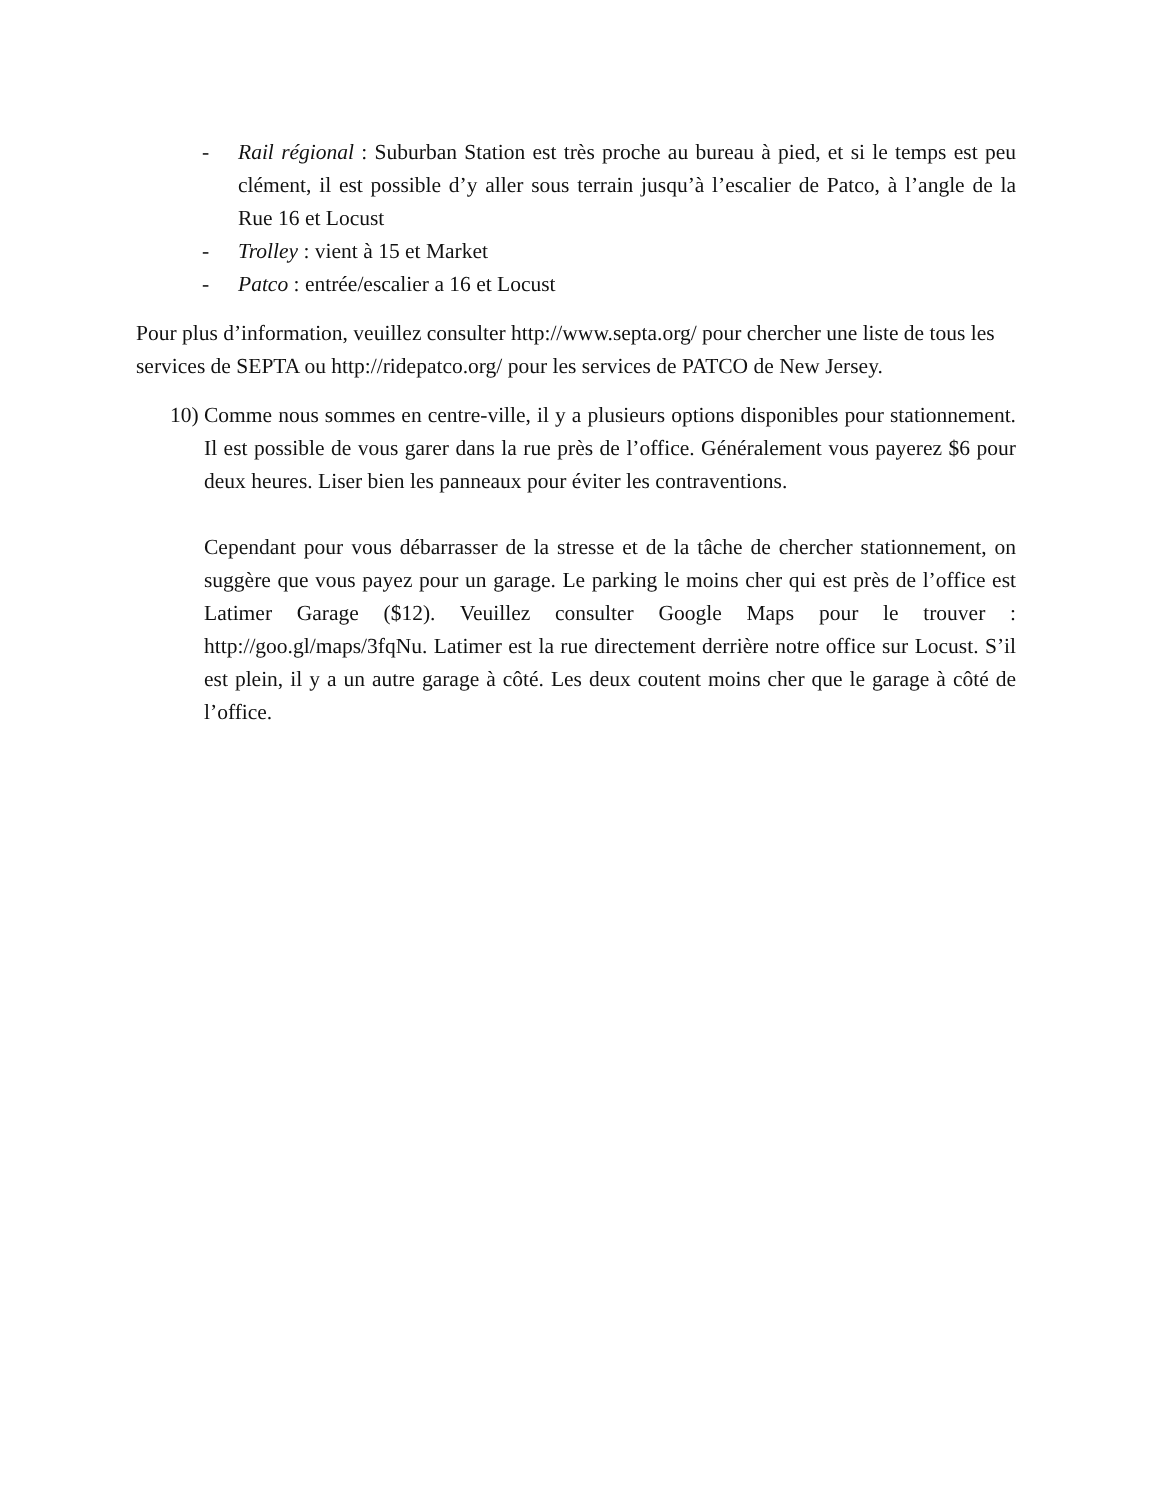- Rail régional : Suburban Station est très proche au bureau à pied, et si le temps est peu clément, il est possible d’y aller sous terrain jusqu’à l’escalier de Patco, à l’angle de la Rue 16 et Locust
- Trolley : vient à 15 et Market
- Patco : entrée/escalier a 16 et Locust
Pour plus d’information, veuillez consulter http://www.septa.org/ pour chercher une liste de tous les services de SEPTA ou http://ridepatco.org/ pour les services de PATCO de New Jersey.
10)
Comme nous sommes en centre-ville, il y a plusieurs options disponibles pour stationnement. Il est possible de vous garer dans la rue près de l’office. Généralement vous payerez $6 pour deux heures. Liser bien les panneaux pour éviter les contraventions.
Cependant pour vous débarrasser de la stresse et de la tâche de chercher stationnement, on suggère que vous payez pour un garage. Le parking le moins cher qui est près de l’office est Latimer Garage ($12). Veuillez consulter Google Maps pour le trouver : http://goo.gl/maps/3fqNu. Latimer est la rue directement derrière notre office sur Locust. S’il est plein, il y a un autre garage à côté. Les deux coutent moins cher que le garage à côté de l’office.